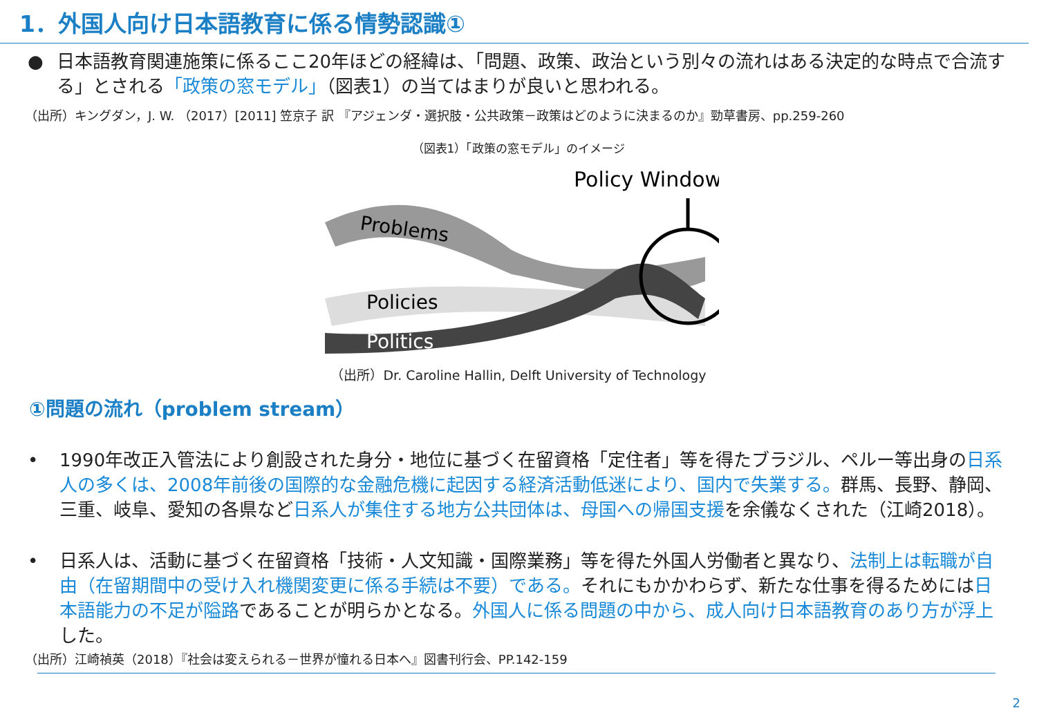1．外国人向け日本語教育に係る情勢認識①
● 日本語教育関連施策に係るここ20年ほどの経緯は、「問題、政策、政治という別々の流れはある決定的な時点で合流する」とされる「政策の窓モデル」（図表1）の当てはまりが良いと思われる。
（出所）キングダン，J. W. （2017）[2011] 笠京子 訳 『アジェンダ・選択肢・公共政策－政策はどのように決まるのか』勁草書房、pp.259-260
（図表1）「政策の窓モデル」のイメージ
Policy Window
Problems
Policies
Politics
（出所）Dr. Caroline Hallin, Delft University of Technology
①問題の流れ（problem stream）
• 1990年改正入管法により創設された身分・地位に基づく在留資格「定住者」等を得たブラジル、ペルー等出身の日系人の多くは、2008年前後の国際的な金融危機に起因する経済活動低迷により、国内で失業する。群馬、長野、静岡、三重、岐阜、愛知の各県など日系人が集住する地方公共団体は、母国への帰国支援を余儀なくされた（江崎2018）。
• 日系人は、活動に基づく在留資格「技術・人文知識・国際業務」等を得た外国人労働者と異なり、法制上は転職が自由（在留期間中の受け入れ機関変更に係る手続は不要）である。それにもかかわらず、新たな仕事を得るためには日本語能力の不足が隘路であることが明らかとなる。外国人に係る問題の中から、成人向け日本語教育のあり方が浮上した。
（出所）江崎禎英（2018）『社会は変えられる－世界が憧れる日本へ』図書刊行会、PP.142-159
2